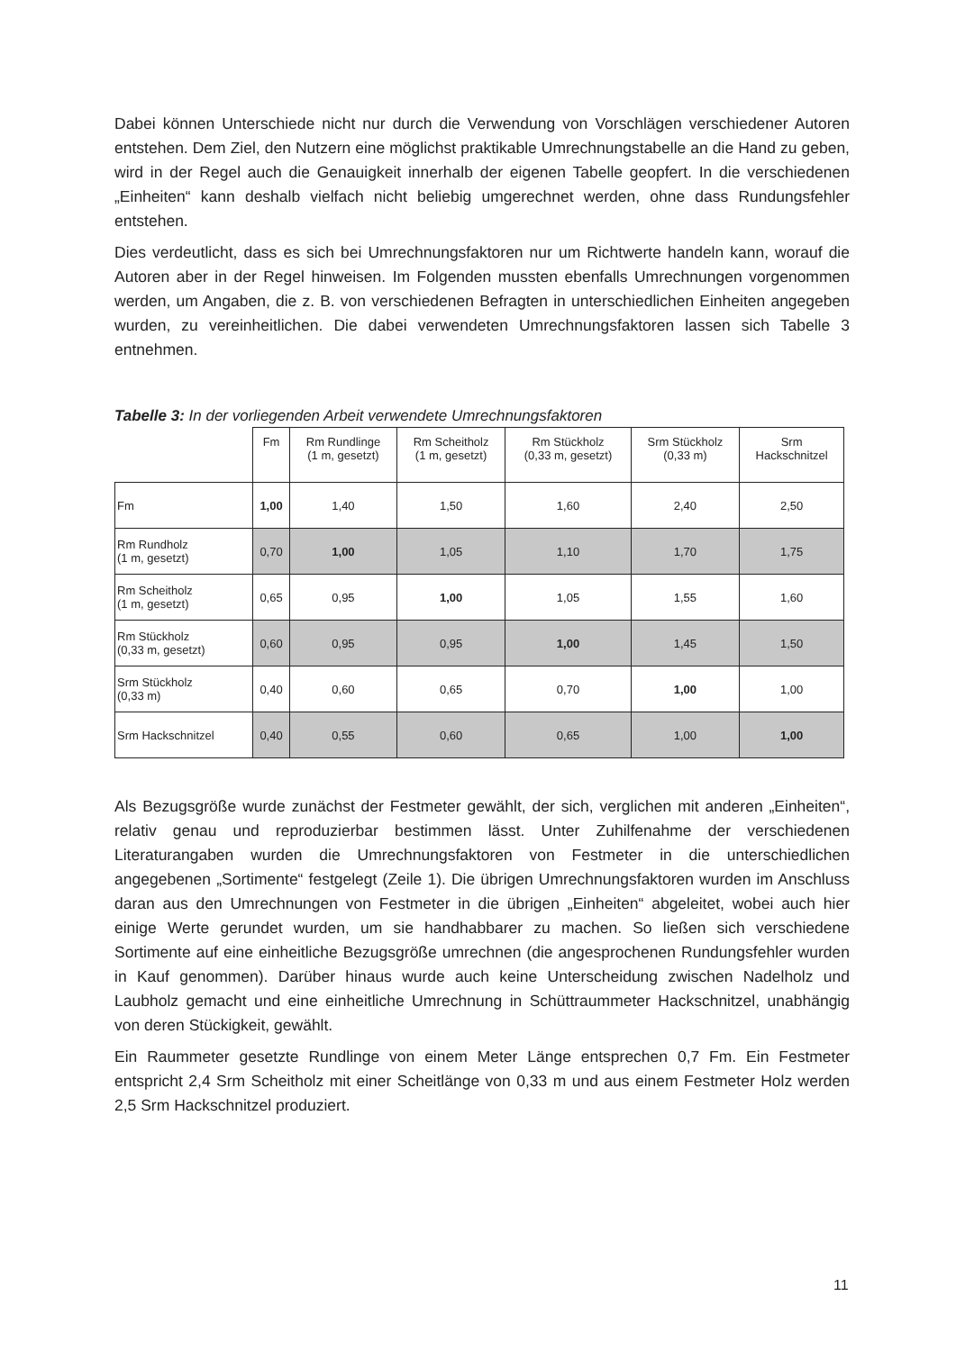Dabei können Unterschiede nicht nur durch die Verwendung von Vorschlägen verschiedener Autoren entstehen. Dem Ziel, den Nutzern eine möglichst praktikable Umrechnungstabelle an die Hand zu geben, wird in der Regel auch die Genauigkeit innerhalb der eigenen Tabelle geopfert. In die verschiedenen „Einheiten“ kann deshalb vielfach nicht beliebig umgerechnet werden, ohne dass Rundungsfehler entstehen.
Dies verdeutlicht, dass es sich bei Umrechnungsfaktoren nur um Richtwerte handeln kann, worauf die Autoren aber in der Regel hinweisen. Im Folgenden mussten ebenfalls Umrechnungen vorgenommen werden, um Angaben, die z. B. von verschiedenen Befragten in unterschiedlichen Einheiten angegeben wurden, zu vereinheitlichen. Die dabei verwendeten Umrechnungsfaktoren lassen sich Tabelle 3 entnehmen.
Tabelle 3: In der vorliegenden Arbeit verwendete Umrechnungsfaktoren
| | Fm | Rm Rundlinge (1 m, gesetzt) | Rm Scheitholz (1 m, gesetzt) | Rm Stückholz (0,33 m, gesetzt) | Srm Stückholz (0,33 m) | Srm Hackschnitzel |
| --- | --- | --- | --- | --- | --- | --- |
| Fm | 1,00 | 1,40 | 1,50 | 1,60 | 2,40 | 2,50 |
| Rm Rundholz (1 m, gesetzt) | 0,70 | 1,00 | 1,05 | 1,10 | 1,70 | 1,75 |
| Rm Scheitholz (1 m, gesetzt) | 0,65 | 0,95 | 1,00 | 1,05 | 1,55 | 1,60 |
| Rm Stückholz (0,33 m, gesetzt) | 0,60 | 0,95 | 0,95 | 1,00 | 1,45 | 1,50 |
| Srm Stückholz (0,33 m) | 0,40 | 0,60 | 0,65 | 0,70 | 1,00 | 1,00 |
| Srm Hackschnitzel | 0,40 | 0,55 | 0,60 | 0,65 | 1,00 | 1,00 |
Als Bezugsgröße wurde zunächst der Festmeter gewählt, der sich, verglichen mit anderen „Einheiten“, relativ genau und reproduzierbar bestimmen lässt. Unter Zuhilfenahme der verschiedenen Literaturangaben wurden die Umrechnungsfaktoren von Festmeter in die unterschiedlichen angegebenen „Sortimente“ festgelegt (Zeile 1). Die übrigen Umrechnungsfaktoren wurden im Anschluss daran aus den Umrechnungen von Festmeter in die übrigen „Einheiten“ abgeleitet, wobei auch hier einige Werte gerundet wurden, um sie handhabbarer zu machen. So ließen sich verschiedene Sortimente auf eine einheitliche Bezugsgröße umrechnen (die angesprochenen Rundungsfehler wurden in Kauf genommen). Darüber hinaus wurde auch keine Unterscheidung zwischen Nadelholz und Laubholz gemacht und eine einheitliche Umrechnung in Schüttraummeter Hackschnitzel, unabhängig von deren Stückigkeit, gewählt.
Ein Raummeter gesetzte Rundlinge von einem Meter Länge entsprechen 0,7 Fm. Ein Festmeter entspricht 2,4 Srm Scheitholz mit einer Scheitlänge von 0,33 m und aus einem Festmeter Holz werden 2,5 Srm Hackschnitzel produziert.
11